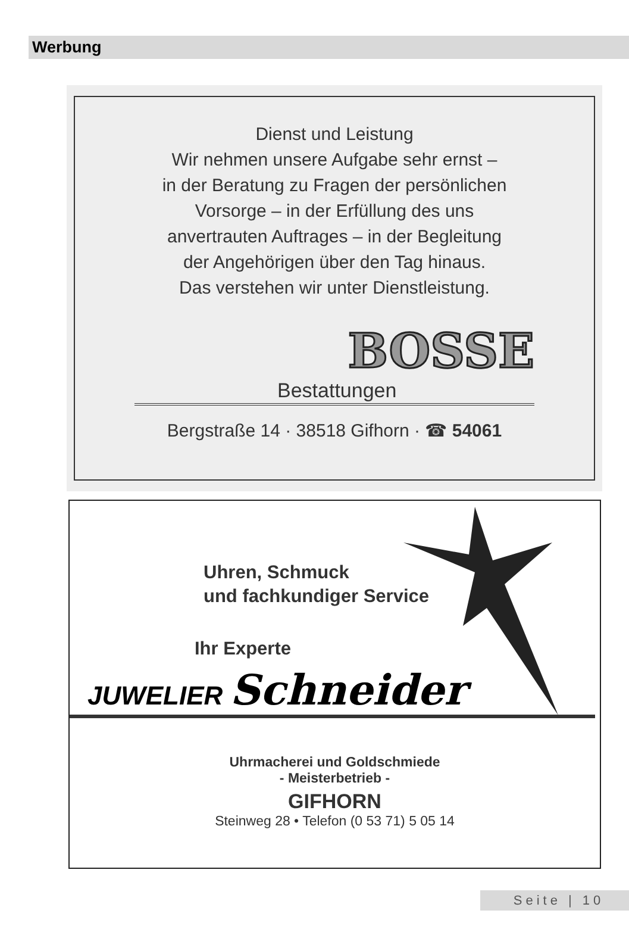Werbung
Dienst und Leistung
Wir nehmen unsere Aufgabe sehr ernst –
in der Beratung zu Fragen der persönlichen
Vorsorge – in der Erfüllung des uns
anvertrauten Auftrages – in der Begleitung
der Angehörigen über den Tag hinaus.
Das verstehen wir unter Dienstleistung.
BOSSE
Bestattungen
Bergstraße 14 · 38518 Gifhorn · ☎ 54061
Uhren, Schmuck
und fachkundiger Service
Ihr Experte
JUWELIER Schneider
Uhrmacherei und Goldschmiede
- Meisterbetrieb -
GIFHORN
Steinweg 28 • Telefon (0 53 71) 5 05 14
Seite | 10